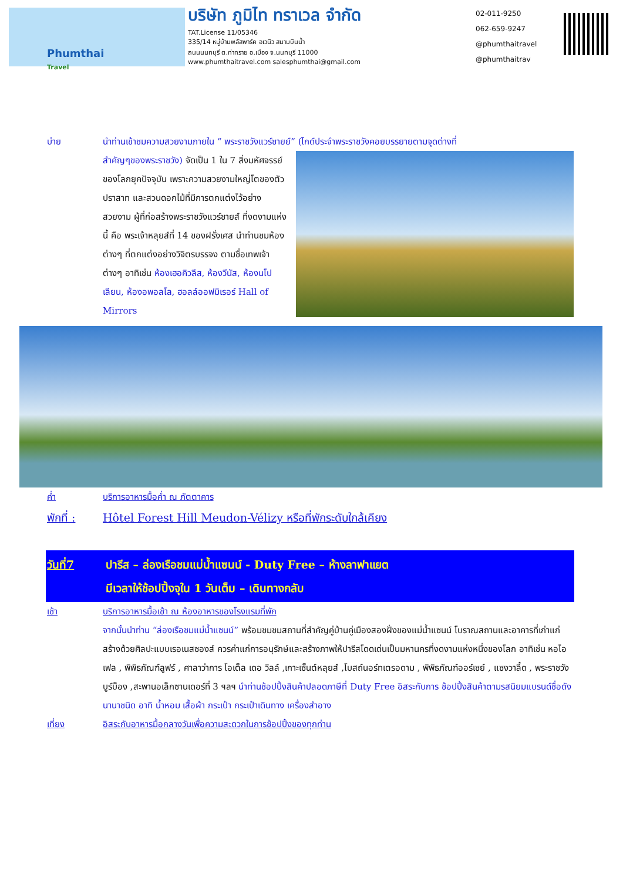Phumthai
Travel
บริษัท ภูมิไท ทราเวล จำกัด
TAT.License 11/05346
335/14 หมู่บ้านพลัสพาร์ค อเวนิว สนามบินน้ำ
ถนนนนทบุรี ต.ท่าทราย อ.เมือง จ.นนทบุรี 11000
www.phumthaitravel.com salesphumthai@gmail.com
02-011-9250
062-659-9247
@phumthaitravel
@phumthaitrav
บ่าย นำท่านเข้าชมความสวยงามภายใน “ พระราชวังแวร์ซายย์” (ไกด์ประจำพระราชวังคอยบรรยายตามจุดต่างที่
สำคัญๆของพระราชวัง) จัดเป็น 1 ใน 7 สิ่งมหัศจรรย์ของโลกยุคปัจจุบัน เพราะความสวยงามใหญ่โตของตัวปราสาท และสวนดอกไม้ที่มีการตกแต่งไว้อย่างสวยงาม ผู้ที่ก่อสร้างพระราชวังแวร์ซายส์ ที่งดงามแห่งนี้ คือ พระเจ้าหลุยส์ที่ 14 ของฝรั่งเศส นำท่านชมห้องต่างๆ ที่ตกแต่งอย่างวิจิตรบรรจง ตามชื่อเทพเจ้าต่างๆ อาทิเช่น ห้องเฮอคิวลีส, ห้องวีนัส, ห้องนโปเลียน, ห้องอพอลโล, ฮอลล์ออฟมิเรอร์ Hall of Mirrors
ค่ำ บริการอาหารมื้อค่ำ ณ ภัตตาคาร
พักที่ : Hôtel Forest Hill Meudon-Vélizy หรือที่พักระดับใกล้เคียง
วันที่7 ปารีส – ล่องเรือชมแม่น้ำแซนน์ - Duty Free – ห้างลาฟาแยต
มีเวลาให้ช้อปปิ้งจุใน 1 วันเต็ม – เดินทางกลับ
เช้า บริการอาหารมื้อเช้า ณ ห้องอาหารของโรงแรมที่พัก
จากนั้นนำท่าน “ล่องเรือชมแม่น้ำแซนน์” พร้อมชมชมสถานที่สำคัญคู่บ้านคู่เมืองสองฝั่งของแม่น้ำแซนน์ โบราณสถานและอาคารที่เก่าแก่สร้างด้วยศิลปะแบบเรอเนสซองส์ ควรค่าแก่การอนุรักษ์และสร้างภาพให้ปารีสโดดเด่นเป็นมหานครที่งดงามแห่งหนึ่งของโลก อาทิเช่น หอไอเฟล , พิพิธภัณฑ์ลูฟร์ , ศาลาว่าการ โอเต็ล เดอ วิลล์ ,เกาะเซ็นต์หลุยส์ ,โบสถ์นอร์ทเตรอดาม , พิพิธภัณฑ์ออร์เซย์ , แซงวาลี้ด , พระราชวังบูร์บ็อง ,สะพานอเล็กซานเดอร์ที่ 3 ฯลฯ นำท่านช้อปปิ้งสินค้าปลอดภาษีที่ Duty Free อิสระกับการ ช้อปปิ้งสินค้าตามรสนิยมแบรนด์ชื่อดังนานาชนิด อาทิ น้ำหอม เสื้อผ้า กระเป๋า กระเป๋าเดินทาง เครื่องสำอาง
เที่ยง อิสระกับอาหารมื้อกลางวันเพื่อความสะดวกในการช้อปปิ้งของทุกท่าน